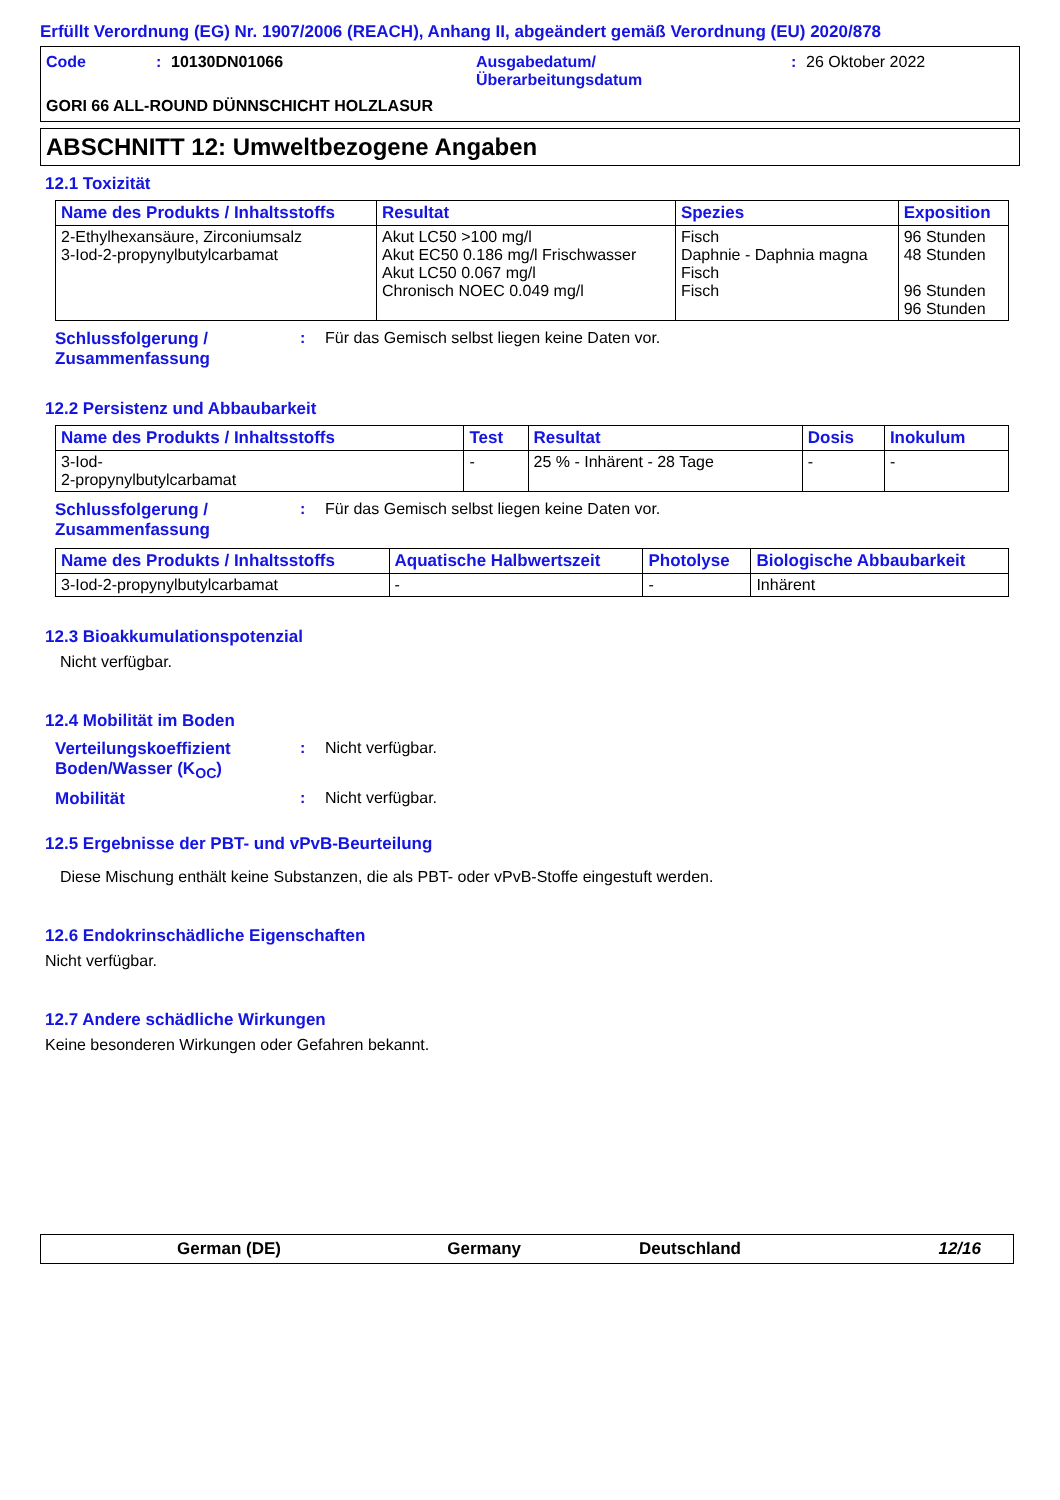Erfüllt Verordnung (EG) Nr. 1907/2006 (REACH), Anhang II, abgeändert gemäß Verordnung (EU) 2020/878
Code : 10130DN01066 Ausgabedatum/
Überarbeitungsdatum
: 26 Oktober 2022
GORI 66 ALL-ROUND DÜNNSCHICHT HOLZLASUR
ABSCHNITT 12: Umweltbezogene Angaben
12.1 Toxizität
| Name des Produkts / Inhaltsstoffs | Resultat | Spezies | Exposition |
| --- | --- | --- | --- |
| 2-Ethylhexansäure, Zirconiumsalz 3-Iod-2-propynylbutylcarbamat | Akut LC50 >100 mg/l Akut EC50 0.186 mg/l Frischwasser Akut LC50 0.067 mg/l Chronisch NOEC 0.049 mg/l | Fisch Daphnie - Daphnia magna Fisch Fisch | 96 Stunden 48 Stunden 96 Stunden 96 Stunden |
Schlussfolgerung / Zusammenfassung
: Für das Gemisch selbst liegen keine Daten vor.
12.2 Persistenz und Abbaubarkeit
| Name des Produkts / Inhaltsstoffs | Test | Resultat | Dosis | Inokulum |
| --- | --- | --- | --- | --- |
| 3-Iod- 2-propynylbutylcarbamat | - | 25 % - Inhärent - 28 Tage | - | - |
Schlussfolgerung / Zusammenfassung
: Für das Gemisch selbst liegen keine Daten vor.
| Name des Produkts / Inhaltsstoffs | Aquatische Halbwertszeit | Photolyse | Biologische Abbaubarkeit |
| --- | --- | --- | --- |
| 3-Iod-2-propynylbutylcarbamat | - | - | Inhärent |
12.3 Bioakkumulationspotenzial
Nicht verfügbar.
12.4 Mobilität im Boden
Verteilungskoeffizient Boden/Wasser (K<sub>OC</sub>)
: Nicht verfügbar.
Mobilität : Nicht verfügbar.
12.5 Ergebnisse der PBT- und vPvB-Beurteilung
Diese Mischung enthält keine Substanzen, die als PBT- oder vPvB-Stoffe eingestuft werden.
12.6 Endokrinschädliche Eigenschaften
Nicht verfügbar.
12.7 Andere schädliche Wirkungen
Keine besonderen Wirkungen oder Gefahren bekannt.
German (DE) Germany Deutschland 12/16